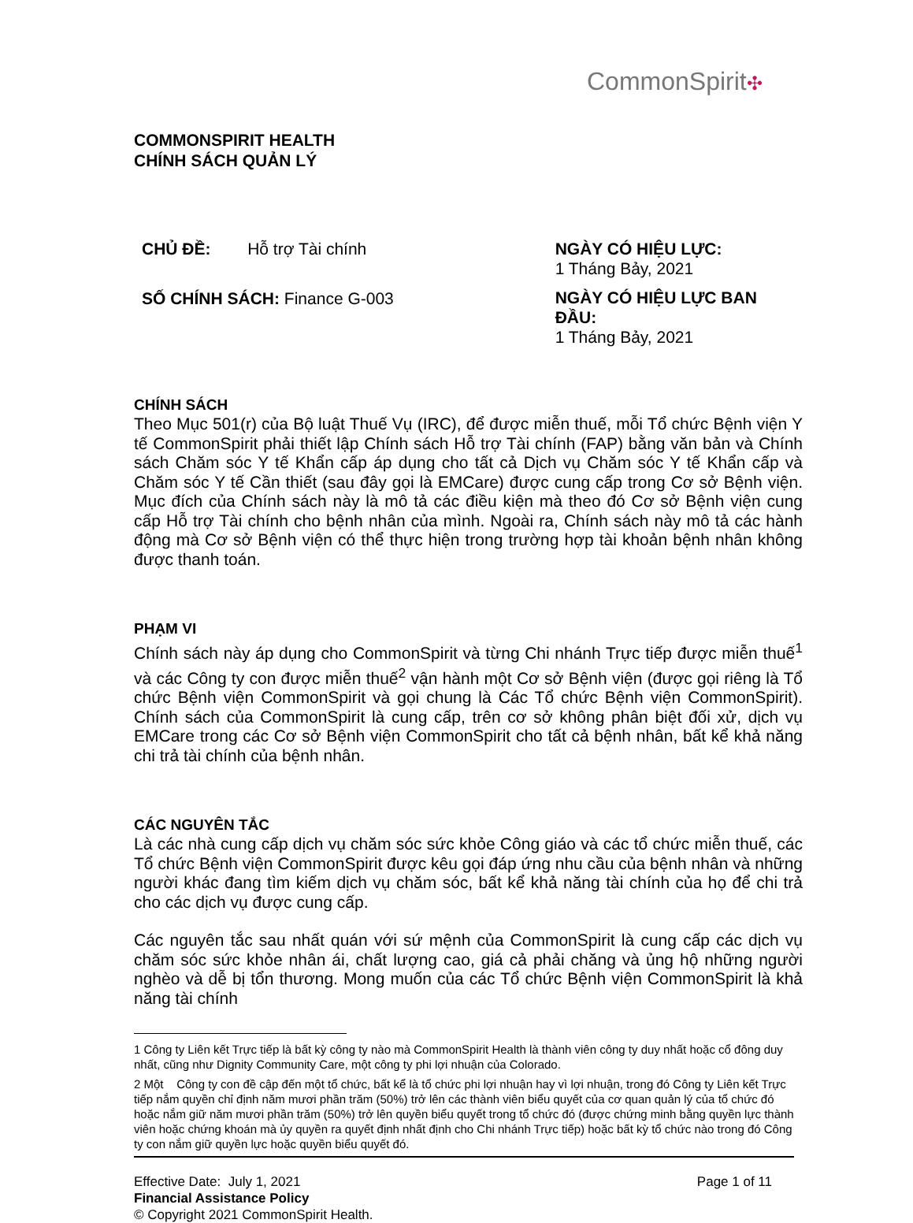CommonSpirit✣
COMMONSPIRIT HEALTH
CHÍNH SÁCH QUẢN LÝ
CHỦ ĐỀ: Hỗ trợ Tài chính
SỐ CHÍNH SÁCH: Finance G-003
NGÀY CÓ HIỆU LỰC:
1 Tháng Bảy, 2021
NGÀY CÓ HIỆU LỰC BAN ĐẦU:
1 Tháng Bảy, 2021
CHÍNH SÁCH
Theo Mục 501(r) của Bộ luật Thuế Vụ (IRC), để được miễn thuế, mỗi Tổ chức Bệnh viện Y tế CommonSpirit phải thiết lập Chính sách Hỗ trợ Tài chính (FAP) bằng văn bản và Chính sách Chăm sóc Y tế Khẩn cấp áp dụng cho tất cả Dịch vụ Chăm sóc Y tế Khẩn cấp và Chăm sóc Y tế Cần thiết (sau đây gọi là EMCare) được cung cấp trong Cơ sở Bệnh viện. Mục đích của Chính sách này là mô tả các điều kiện mà theo đó Cơ sở Bệnh viện cung cấp Hỗ trợ Tài chính cho bệnh nhân của mình. Ngoài ra, Chính sách này mô tả các hành động mà Cơ sở Bệnh viện có thể thực hiện trong trường hợp tài khoản bệnh nhân không được thanh toán.
PHẠM VI
Chính sách này áp dụng cho CommonSpirit và từng Chi nhánh Trực tiếp được miễn thuế<sup>1</sup> và các Công ty con được miễn thuế<sup>2</sup> vận hành một Cơ sở Bệnh viện (được gọi riêng là Tổ chức Bệnh viện CommonSpirit và gọi chung là Các Tổ chức Bệnh viện CommonSpirit). Chính sách của CommonSpirit là cung cấp, trên cơ sở không phân biệt đối xử, dịch vụ EMCare trong các Cơ sở Bệnh viện CommonSpirit cho tất cả bệnh nhân, bất kể khả năng chi trả tài chính của bệnh nhân.
CÁC NGUYÊN TẮC
Là các nhà cung cấp dịch vụ chăm sóc sức khỏe Công giáo và các tổ chức miễn thuế, các Tổ chức Bệnh viện CommonSpirit được kêu gọi đáp ứng nhu cầu của bệnh nhân và những người khác đang tìm kiếm dịch vụ chăm sóc, bất kể khả năng tài chính của họ để chi trả cho các dịch vụ được cung cấp.
Các nguyên tắc sau nhất quán với sứ mệnh của CommonSpirit là cung cấp các dịch vụ chăm sóc sức khỏe nhân ái, chất lượng cao, giá cả phải chăng và ủng hộ những người nghèo và dễ bị tổn thương. Mong muốn của các Tổ chức Bệnh viện CommonSpirit là khả năng tài chính
1 Công ty Liên kết Trực tiếp là bất kỳ công ty nào mà CommonSpirit Health là thành viên công ty duy nhất hoặc cổ đông duy nhất, cũng như Dignity Community Care, một công ty phi lợi nhuận của Colorado.
2 Một Công ty con đề cập đến một tổ chức, bất kể là tổ chức phi lợi nhuận hay vì lợi nhuận, trong đó Công ty Liên kết Trực tiếp nắm quyền chỉ định năm mươi phần trăm (50%) trở lên các thành viên biểu quyết của cơ quan quản lý của tổ chức đó hoặc nắm giữ năm mươi phần trăm (50%) trở lên quyền biểu quyết trong tổ chức đó (được chứng minh bằng quyền lực thành viên hoặc chứng khoán mà ủy quyền ra quyết định nhất định cho Chi nhánh Trực tiếp) hoặc bất kỳ tổ chức nào trong đó Công ty con nắm giữ quyền lực hoặc quyền biểu quyết đó.
Effective Date: July 1, 2021 Page 1 of 11
Financial Assistance Policy
© Copyright 2021 CommonSpirit Health.